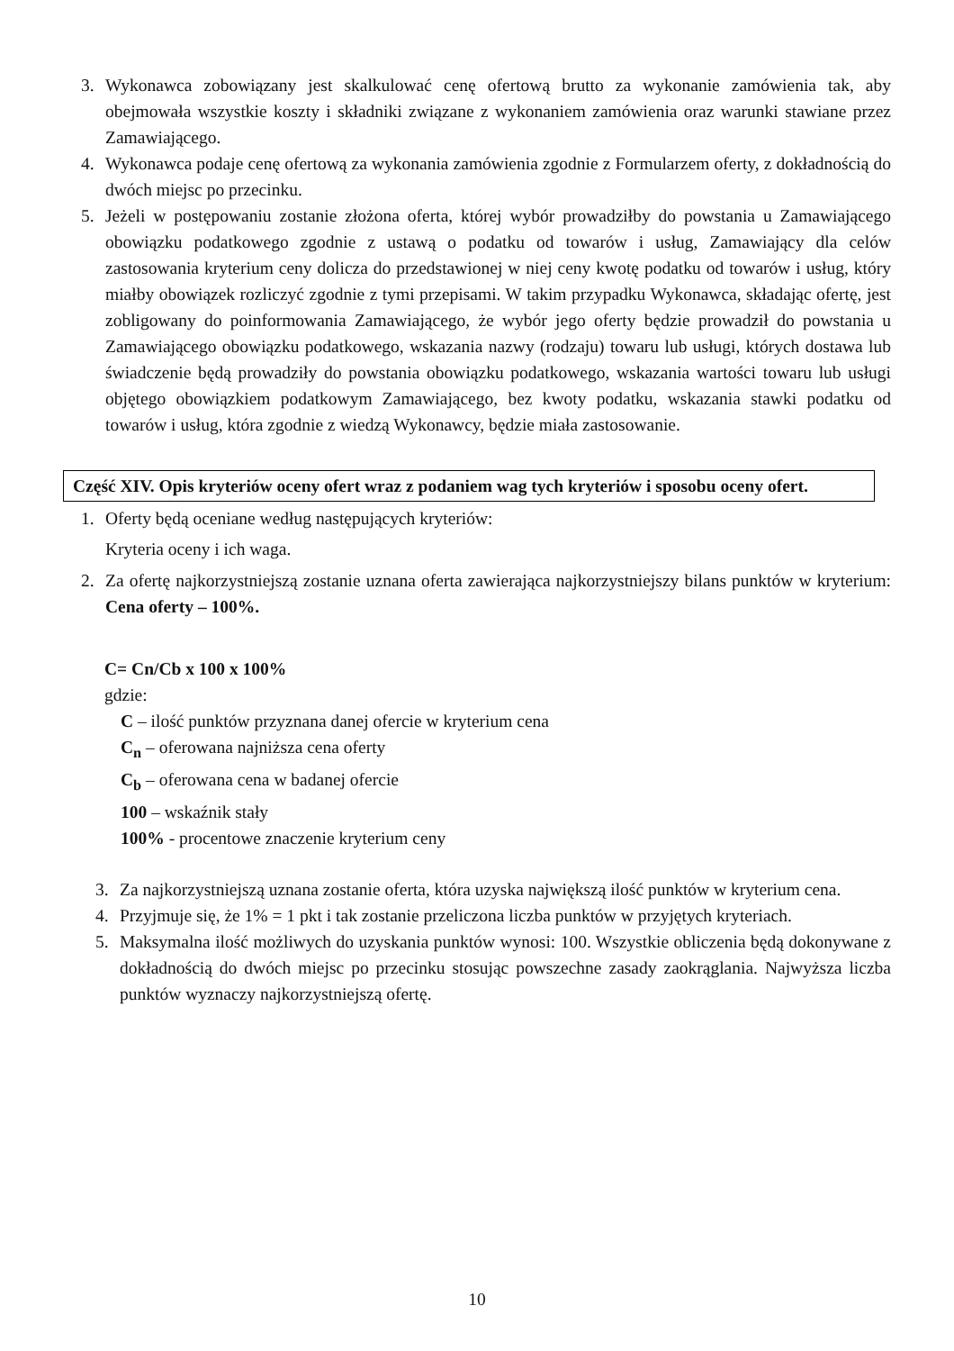3. Wykonawca zobowiązany jest skalkulować cenę ofertową brutto za wykonanie zamówienia tak, aby obejmowała wszystkie koszty i składniki związane z wykonaniem zamówienia oraz warunki stawiane przez Zamawiającego.
4. Wykonawca podaje cenę ofertową za wykonania zamówienia zgodnie z Formularzem oferty, z dokładnością do dwóch miejsc po przecinku.
5. Jeżeli w postępowaniu zostanie złożona oferta, której wybór prowadziłby do powstania u Zamawiającego obowiązku podatkowego zgodnie z ustawą o podatku od towarów i usług, Zamawiający dla celów zastosowania kryterium ceny dolicza do przedstawionej w niej ceny kwotę podatku od towarów i usług, który miałby obowiązek rozliczyć zgodnie z tymi przepisami. W takim przypadku Wykonawca, składając ofertę, jest zobligowany do poinformowania Zamawiającego, że wybór jego oferty będzie prowadził do powstania u Zamawiającego obowiązku podatkowego, wskazania nazwy (rodzaju) towaru lub usługi, których dostawa lub świadczenie będą prowadziły do powstania obowiązku podatkowego, wskazania wartości towaru lub usługi objętego obowiązkiem podatkowym Zamawiającego, bez kwoty podatku, wskazania stawki podatku od towarów i usług, która zgodnie z wiedzą Wykonawcy, będzie miała zastosowanie.
Część XIV. Opis kryteriów oceny ofert wraz z podaniem wag tych kryteriów i sposobu oceny ofert.
1. Oferty będą oceniane według następujących kryteriów:
Kryteria oceny i ich waga.
2. Za ofertę najkorzystniejszą zostanie uznana oferta zawierająca najkorzystniejszy bilans punktów w kryterium: Cena oferty – 100%.
C= Cn/Cb x 100 x 100%
gdzie:
C – ilość punktów przyznana danej ofercie w kryterium cena
C<sub>n</sub> – oferowana najniższa cena oferty
C<sub>b</sub> – oferowana cena w badanej ofercie
100 – wskaźnik stały
100% - procentowe znaczenie kryterium ceny
3. Za najkorzystniejszą uznana zostanie oferta, która uzyska największą ilość punktów w kryterium cena.
4. Przyjmuje się, że 1% = 1 pkt i tak zostanie przeliczona liczba punktów w przyjętych kryteriach.
5. Maksymalna ilość możliwych do uzyskania punktów wynosi: 100. Wszystkie obliczenia będą dokonywane z dokładnością do dwóch miejsc po przecinku stosując powszechne zasady zaokrąglania. Najwyższa liczba punktów wyznaczy najkorzystniejszą ofertę.
10